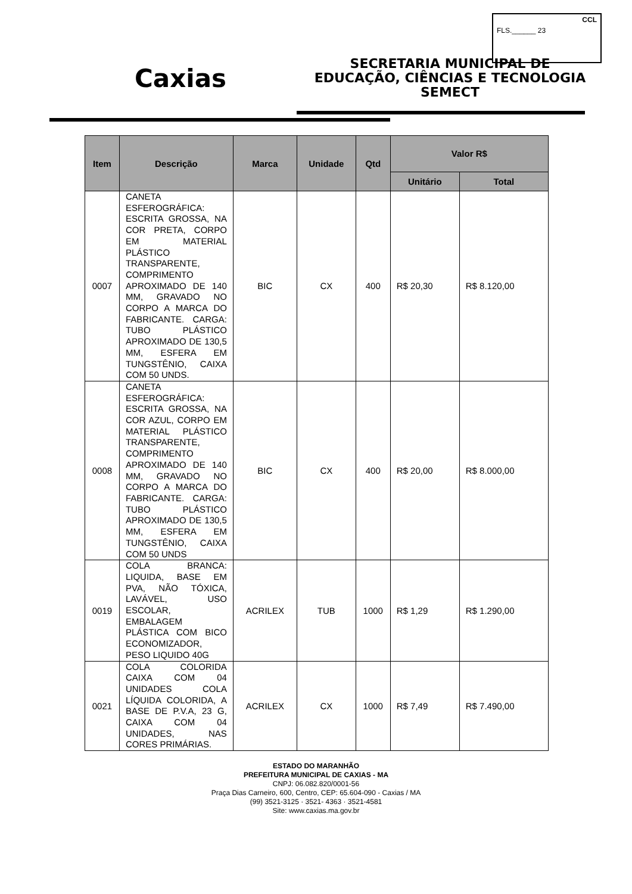CCL
FLS.______ 23
Caxias
SECRETARIA MUNICIPAL DE
EDUCAÇÃO, CIÊNCIAS E TECNOLOGIA
SEMECT
| Item | Descrição | Marca | Unidade | Qtd | Valor R$ | |
| --- | --- | --- | --- | --- | --- | --- |
| | | | | | Unitário | Total |
| 0007 | CANETA ESFEROGRÁFICA: ESCRITA GROSSA, NA COR PRETA, CORPO EM MATERIAL PLÁSTICO TRANSPARENTE, COMPRIMENTO APROXIMADO DE 140 MM, GRAVADO NO CORPO A MARCA DO FABRICANTE. CARGA: TUBO PLÁSTICO APROXIMADO DE 130,5 MM, ESFERA EM TUNGSTÊNIO, CAIXA COM 50 UNDS. | BIC | CX | 400 | R$ 20,30 | R$ 8.120,00 |
| 0008 | CANETA ESFEROGRÁFICA: ESCRITA GROSSA, NA COR AZUL, CORPO EM MATERIAL PLÁSTICO TRANSPARENTE, COMPRIMENTO APROXIMADO DE 140 MM, GRAVADO NO CORPO A MARCA DO FABRICANTE. CARGA: TUBO PLÁSTICO APROXIMADO DE 130,5 MM, ESFERA EM TUNGSTÊNIO, CAIXA COM 50 UNDS | BIC | CX | 400 | R$ 20,00 | R$ 8.000,00 |
| 0019 | COLA BRANCA: LIQUIDA, BASE EM PVA, NÃO TÓXICA, LAVÁVEL, USO ESCOLAR, EMBALAGEM PLÁSTICA COM BICO ECONOMIZADOR, PESO LIQUIDO 40G | ACRILEX | TUB | 1000 | R$ 1,29 | R$ 1.290,00 |
| 0021 | COLA COLORIDA CAIXA COM 04 UNIDADES COLA LÍQUIDA COLORIDA, A BASE DE P.V.A, 23 G, CAIXA COM 04 UNIDADES, NAS CORES PRIMÁRIAS. | ACRILEX | CX | 1000 | R$ 7,49 | R$ 7.490,00 |
ESTADO DO MARANHÃO
PREFEITURA MUNICIPAL DE CAXIAS - MA
CNPJ: 06.082.820/0001-56
Praça Dias Carneiro, 600, Centro, CEP: 65.604-090 - Caxias / MA
(99) 3521-3125 · 3521- 4363 · 3521-4581
Site: www.caxias.ma.gov.br